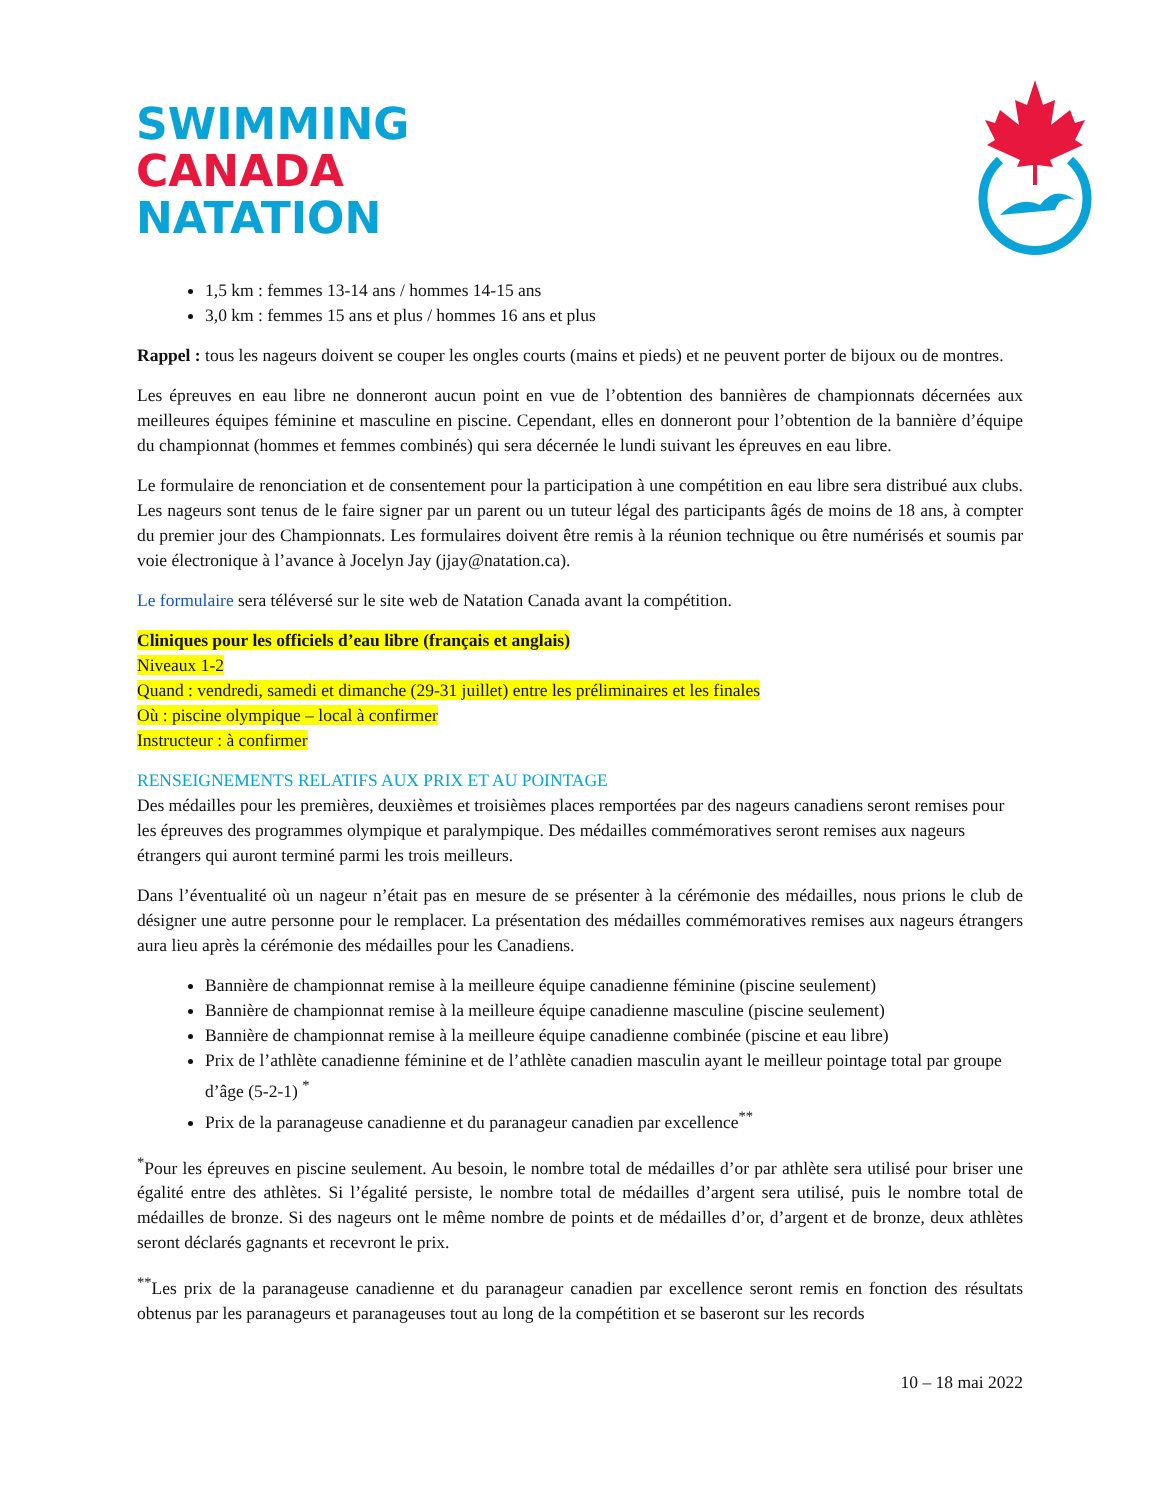SWIMMING
CANADA
NATATION
1,5 km : femmes 13-14 ans / hommes 14-15 ans
3,0 km : femmes 15 ans et plus / hommes 16 ans et plus
Rappel : tous les nageurs doivent se couper les ongles courts (mains et pieds) et ne peuvent porter de bijoux ou de montres.
Les épreuves en eau libre ne donneront aucun point en vue de l’obtention des bannières de championnats décernées aux meilleures équipes féminine et masculine en piscine. Cependant, elles en donneront pour l’obtention de la bannière d’équipe du championnat (hommes et femmes combinés) qui sera décernée le lundi suivant les épreuves en eau libre.
Le formulaire de renonciation et de consentement pour la participation à une compétition en eau libre sera distribué aux clubs. Les nageurs sont tenus de le faire signer par un parent ou un tuteur légal des participants âgés de moins de 18 ans, à compter du premier jour des Championnats. Les formulaires doivent être remis à la réunion technique ou être numérisés et soumis par voie électronique à l’avance à Jocelyn Jay (jjay@natation.ca).
Le formulaire sera téléversé sur le site web de Natation Canada avant la compétition.
Cliniques pour les officiels d’eau libre (français et anglais)
Niveaux 1-2
Quand : vendredi, samedi et dimanche (29-31 juillet) entre les préliminaires et les finales
Où : piscine olympique – local à confirmer
Instructeur : à confirmer
RENSEIGNEMENTS RELATIFS AUX PRIX ET AU POINTAGE
Des médailles pour les premières, deuxièmes et troisièmes places remportées par des nageurs canadiens seront remises pour les épreuves des programmes olympique et paralympique. Des médailles commémoratives seront remises aux nageurs étrangers qui auront terminé parmi les trois meilleurs.
Dans l’éventualité où un nageur n’était pas en mesure de se présenter à la cérémonie des médailles, nous prions le club de désigner une autre personne pour le remplacer. La présentation des médailles commémoratives remises aux nageurs étrangers aura lieu après la cérémonie des médailles pour les Canadiens.
Bannière de championnat remise à la meilleure équipe canadienne féminine (piscine seulement)
Bannière de championnat remise à la meilleure équipe canadienne masculine (piscine seulement)
Bannière de championnat remise à la meilleure équipe canadienne combinée (piscine et eau libre)
Prix de l’athlète canadienne féminine et de l’athlète canadien masculin ayant le meilleur pointage total par groupe d’âge (5-2-1) <sup>*</sup>
Prix de la paranageuse canadienne et du paranageur canadien par excellence<sup>**</sup>
<sup>*</sup> Pour les épreuves en piscine seulement. Au besoin, le nombre total de médailles d’or par athlète sera utilisé pour briser une égalité entre des athlètes. Si l’égalité persiste, le nombre total de médailles d’argent sera utilisé, puis le nombre total de médailles de bronze. Si des nageurs ont le même nombre de points et de médailles d’or, d’argent et de bronze, deux athlètes seront déclarés gagnants et recevront le prix.
<sup>**</sup> Les prix de la paranageuse canadienne et du paranageur canadien par excellence seront remis en fonction des résultats obtenus par les paranageurs et paranageuses tout au long de la compétition et se baseront sur les records
10 – 18 mai 2022